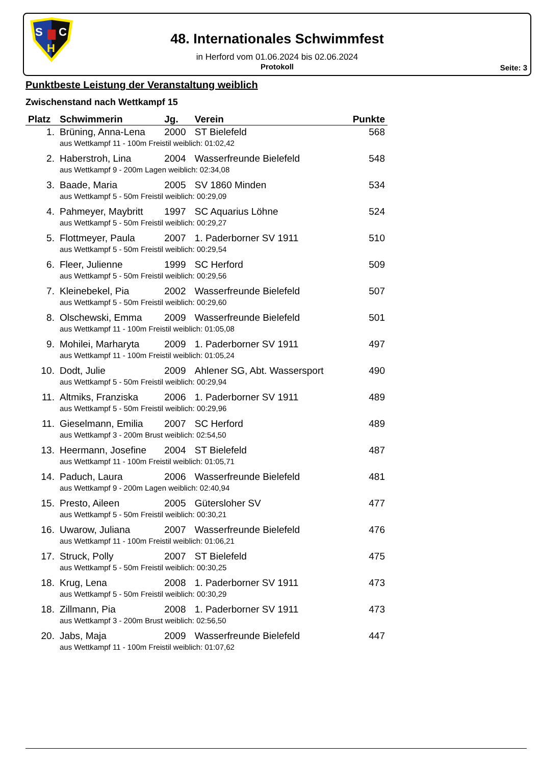S
C
H
48. Internationales Schwimmfest
in Herford vom 01.06.2024 bis 02.06.2024
Protokoll
Seite: 3
Punktbeste Leistung der Veranstaltung weiblich
Zwischenstand nach Wettkampf 15
| Platz | Schwimmerin | Jg. | Verein | Punkte |
| --- | --- | --- | --- | --- |
| 1. | Brüning, Anna-Lena | 2000 | ST Bielefeld | 568 |
| | aus Wettkampf 11 - 100m Freistil weiblich: 01:02,42 | | | |
| 2. | Haberstroh, Lina | 2004 | Wasserfreunde Bielefeld | 548 |
| | aus Wettkampf 9 - 200m Lagen weiblich: 02:34,08 | | | |
| 3. | Baade, Maria | 2005 | SV 1860 Minden | 534 |
| | aus Wettkampf 5 - 50m Freistil weiblich: 00:29,09 | | | |
| 4. | Pahmeyer, Maybritt | 1997 | SC Aquarius Löhne | 524 |
| | aus Wettkampf 5 - 50m Freistil weiblich: 00:29,27 | | | |
| 5. | Flottmeyer, Paula | 2007 | 1. Paderborner SV 1911 | 510 |
| | aus Wettkampf 5 - 50m Freistil weiblich: 00:29,54 | | | |
| 6. | Fleer, Julienne | 1999 | SC Herford | 509 |
| | aus Wettkampf 5 - 50m Freistil weiblich: 00:29,56 | | | |
| 7. | Kleinebekel, Pia | 2002 | Wasserfreunde Bielefeld | 507 |
| | aus Wettkampf 5 - 50m Freistil weiblich: 00:29,60 | | | |
| 8. | Olschewski, Emma | 2009 | Wasserfreunde Bielefeld | 501 |
| | aus Wettkampf 11 - 100m Freistil weiblich: 01:05,08 | | | |
| 9. | Mohilei, Marharyta | 2009 | 1. Paderborner SV 1911 | 497 |
| | aus Wettkampf 11 - 100m Freistil weiblich: 01:05,24 | | | |
| 10. | Dodt, Julie | 2009 | Ahlener SG, Abt. Wassersport | 490 |
| | aus Wettkampf 5 - 50m Freistil weiblich: 00:29,94 | | | |
| 11. | Altmiks, Franziska | 2006 | 1. Paderborner SV 1911 | 489 |
| | aus Wettkampf 5 - 50m Freistil weiblich: 00:29,96 | | | |
| 11. | Gieselmann, Emilia | 2007 | SC Herford | 489 |
| | aus Wettkampf 3 - 200m Brust weiblich: 02:54,50 | | | |
| 13. | Heermann, Josefine | 2004 | ST Bielefeld | 487 |
| | aus Wettkampf 11 - 100m Freistil weiblich: 01:05,71 | | | |
| 14. | Paduch, Laura | 2006 | Wasserfreunde Bielefeld | 481 |
| | aus Wettkampf 9 - 200m Lagen weiblich: 02:40,94 | | | |
| 15. | Presto, Aileen | 2005 | Gütersloher SV | 477 |
| | aus Wettkampf 5 - 50m Freistil weiblich: 00:30,21 | | | |
| 16. | Uwarow, Juliana | 2007 | Wasserfreunde Bielefeld | 476 |
| | aus Wettkampf 11 - 100m Freistil weiblich: 01:06,21 | | | |
| 17. | Struck, Polly | 2007 | ST Bielefeld | 475 |
| | aus Wettkampf 5 - 50m Freistil weiblich: 00:30,25 | | | |
| 18. | Krug, Lena | 2008 | 1. Paderborner SV 1911 | 473 |
| | aus Wettkampf 5 - 50m Freistil weiblich: 00:30,29 | | | |
| 18. | Zillmann, Pia | 2008 | 1. Paderborner SV 1911 | 473 |
| | aus Wettkampf 3 - 200m Brust weiblich: 02:56,50 | | | |
| 20. | Jabs, Maja | 2009 | Wasserfreunde Bielefeld | 447 |
| | aus Wettkampf 11 - 100m Freistil weiblich: 01:07,62 | | | |